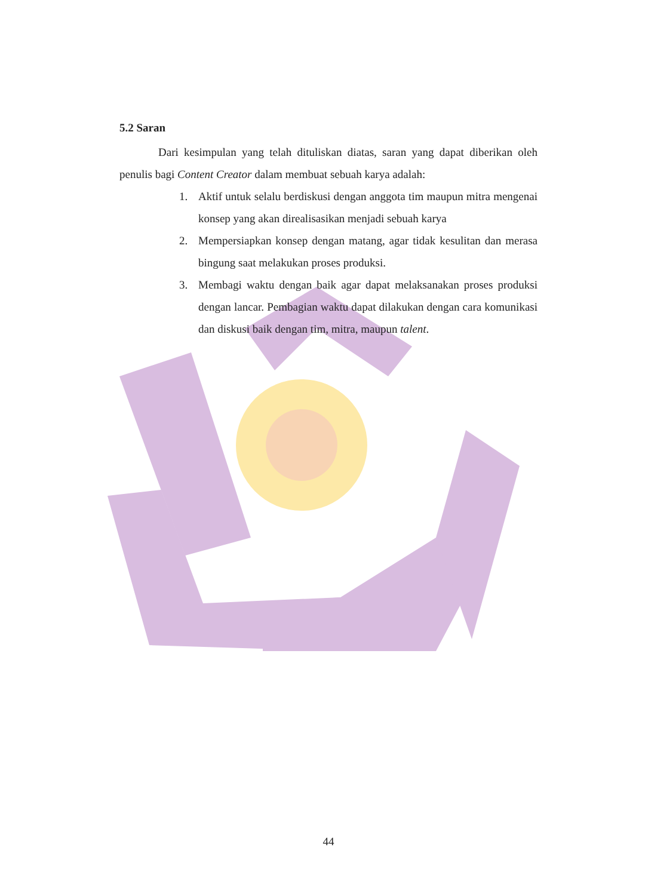5.2 Saran
Dari kesimpulan yang telah dituliskan diatas, saran yang dapat diberikan oleh penulis bagi Content Creator dalam membuat sebuah karya adalah:
1. Aktif untuk selalu berdiskusi dengan anggota tim maupun mitra mengenai konsep yang akan direalisasikan menjadi sebuah karya
2. Mempersiapkan konsep dengan matang, agar tidak kesulitan dan merasa bingung saat melakukan proses produksi.
3. Membagi waktu dengan baik agar dapat melaksanakan proses produksi dengan lancar. Pembagian waktu dapat dilakukan dengan cara komunikasi dan diskusi baik dengan tim, mitra, maupun talent.
44